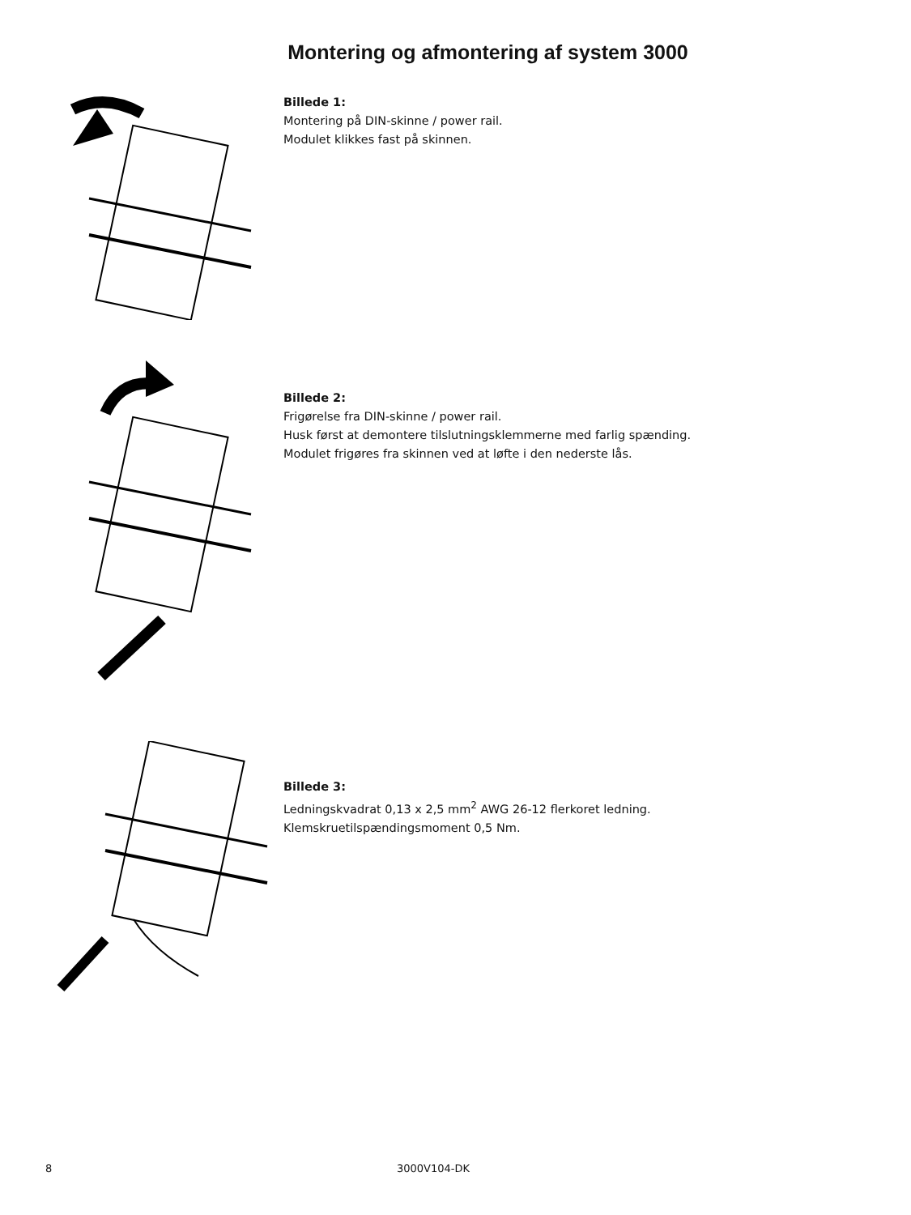Montering og afmontering af system 3000
Billede 1:
Montering på DIN-skinne / power rail.
Modulet klikkes fast på skinnen.
Billede 2:
Frigørelse fra DIN-skinne / power rail.
Husk først at demontere tilslutningsklemmerne med farlig spænding.
Modulet frigøres fra skinnen ved at løfte i den nederste lås.
Billede 3:
Ledningskvadrat 0,13 x 2,5 mm<sup>2</sup> AWG 26-12 flerkoret ledning.
Klemskruetilspændingsmoment 0,5 Nm.
8 3000V104-DK